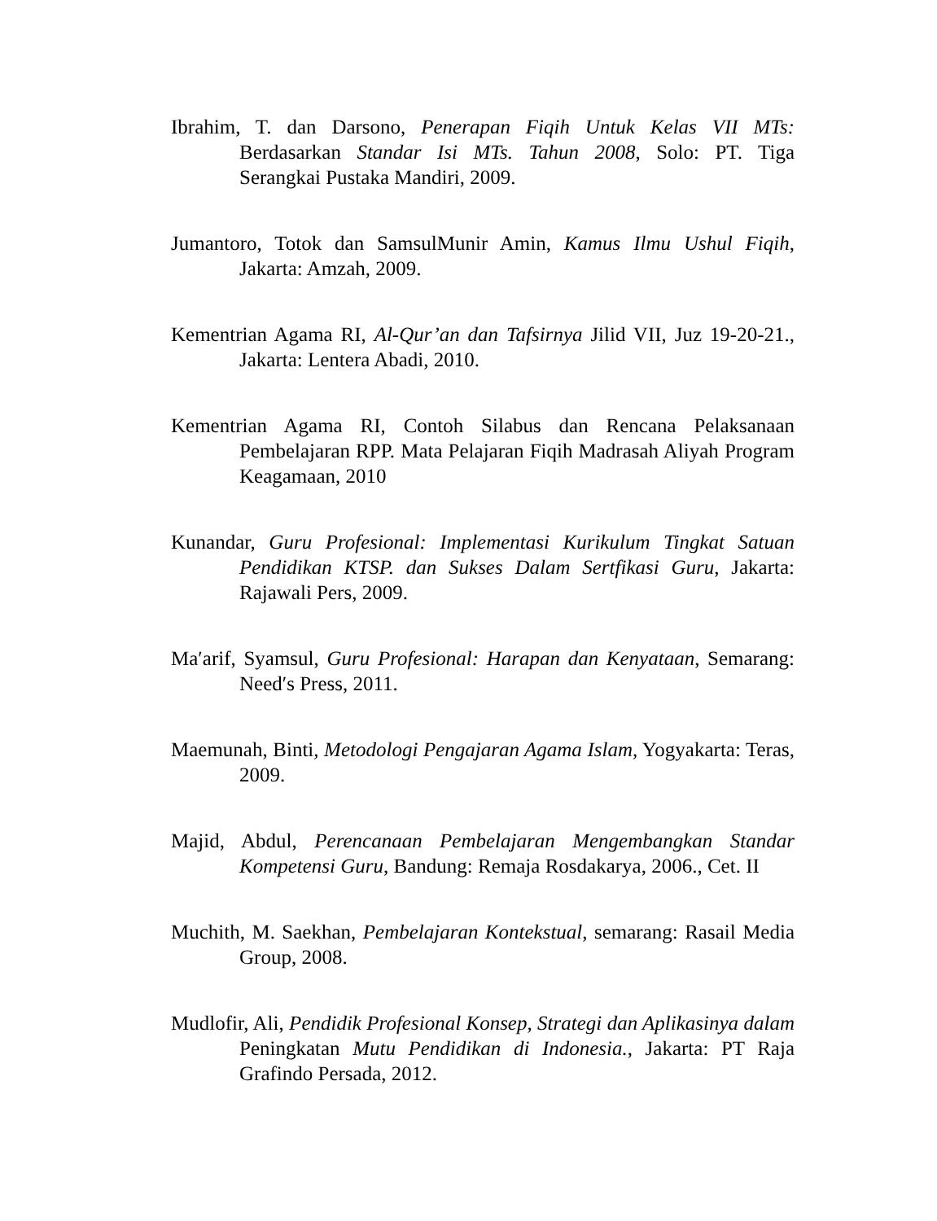Ibrahim, T. dan Darsono, Penerapan Fiqih Untuk Kelas VII MTs: Berdasarkan Standar Isi MTs. Tahun 2008, Solo: PT. Tiga Serangkai Pustaka Mandiri, 2009.
Jumantoro, Totok dan SamsulMunir Amin, Kamus Ilmu Ushul Fiqih, Jakarta: Amzah, 2009.
Kementrian Agama RI, Al-Qur’an dan Tafsirnya Jilid VII, Juz 19-20-21., Jakarta: Lentera Abadi, 2010.
Kementrian Agama RI, Contoh Silabus dan Rencana Pelaksanaan Pembelajaran RPP. Mata Pelajaran Fiqih Madrasah Aliyah Program Keagamaan, 2010
Kunandar, Guru Profesional: Implementasi Kurikulum Tingkat Satuan Pendidikan KTSP. dan Sukses Dalam Sertfikasi Guru, Jakarta: Rajawali Pers, 2009.
Ma′arif, Syamsul, Guru Profesional: Harapan dan Kenyataan, Semarang: Need′s Press, 2011.
Maemunah, Binti, Metodologi Pengajaran Agama Islam, Yogyakarta: Teras, 2009.
Majid, Abdul, Perencanaan Pembelajaran Mengembangkan Standar Kompetensi Guru, Bandung: Remaja Rosdakarya, 2006., Cet. II
Muchith, M. Saekhan, Pembelajaran Kontekstual, semarang: Rasail Media Group, 2008.
Mudlofir, Ali, Pendidik Profesional Konsep, Strategi dan Aplikasinya dalam Peningkatan Mutu Pendidikan di Indonesia., Jakarta: PT Raja Grafindo Persada, 2012.